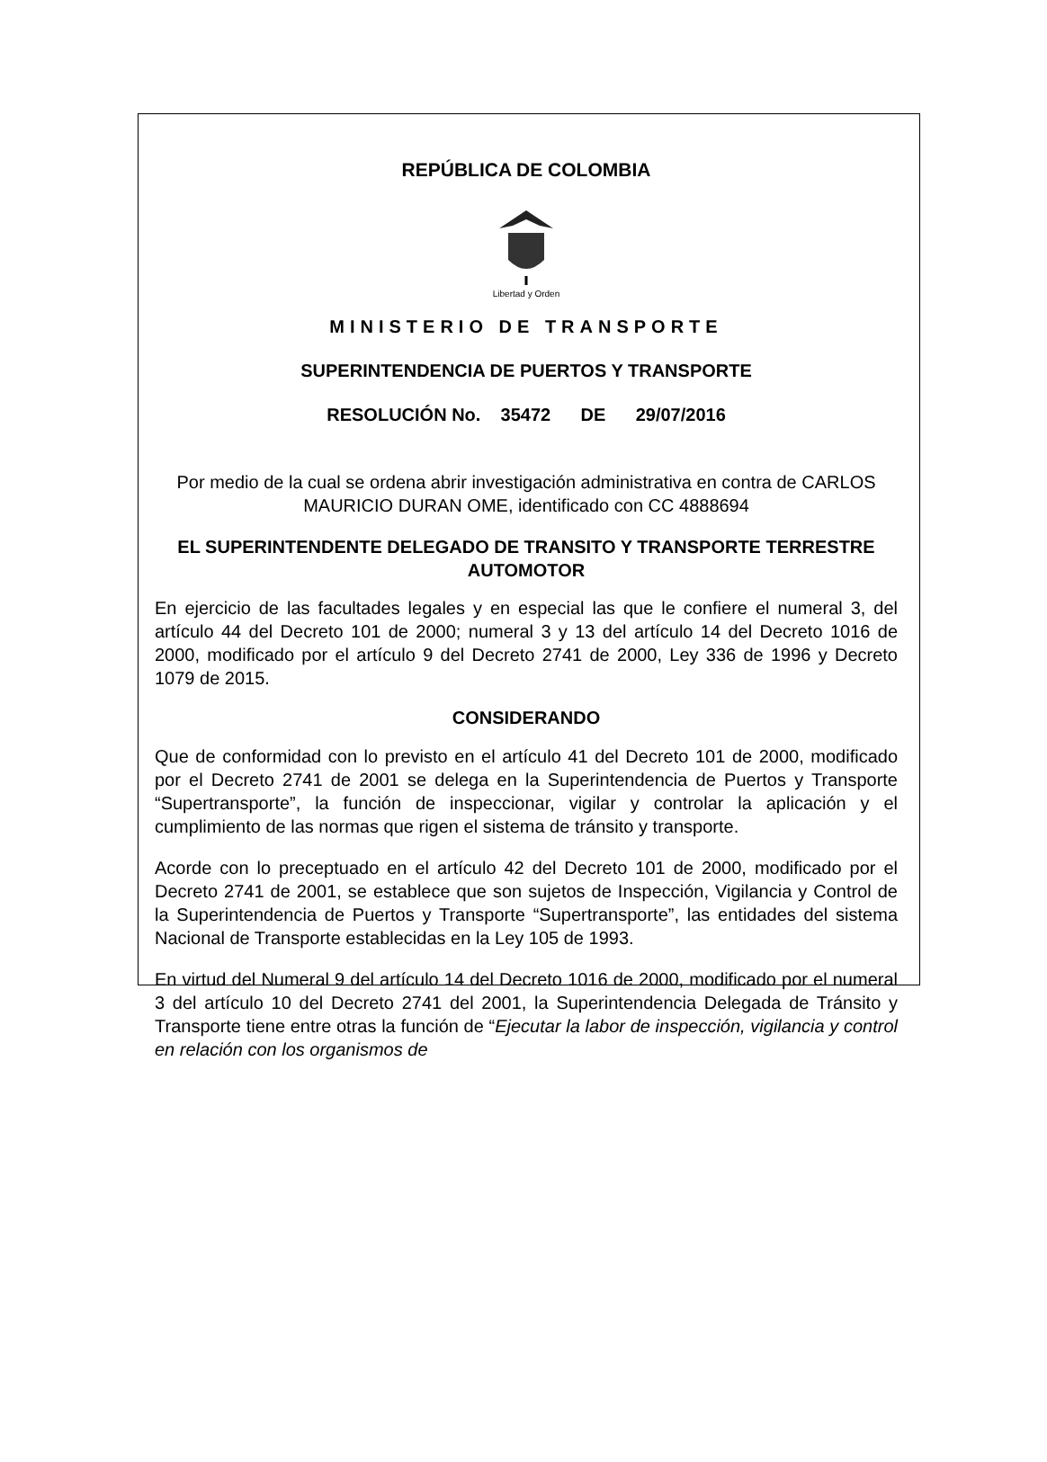REPÚBLICA DE COLOMBIA
Libertad y Orden
MINISTERIO DE TRANSPORTE
SUPERINTENDENCIA DE PUERTOS Y TRANSPORTE
RESOLUCIÓN No. 35472 DE 29/07/2016
Por medio de la cual se ordena abrir investigación administrativa en contra de CARLOS MAURICIO DURAN OME, identificado con CC 4888694
EL SUPERINTENDENTE DELEGADO DE TRANSITO Y TRANSPORTE TERRESTRE AUTOMOTOR
En ejercicio de las facultades legales y en especial las que le confiere el numeral 3, del artículo 44 del Decreto 101 de 2000; numeral 3 y 13 del artículo 14 del Decreto 1016 de 2000, modificado por el artículo 9 del Decreto 2741 de 2000, Ley 336 de 1996 y Decreto 1079 de 2015.
CONSIDERANDO
Que de conformidad con lo previsto en el artículo 41 del Decreto 101 de 2000, modificado por el Decreto 2741 de 2001 se delega en la Superintendencia de Puertos y Transporte “Supertransporte”, la función de inspeccionar, vigilar y controlar la aplicación y el cumplimiento de las normas que rigen el sistema de tránsito y transporte.
Acorde con lo preceptuado en el artículo 42 del Decreto 101 de 2000, modificado por el Decreto 2741 de 2001, se establece que son sujetos de Inspección, Vigilancia y Control de la Superintendencia de Puertos y Transporte “Supertransporte”, las entidades del sistema Nacional de Transporte establecidas en la Ley 105 de 1993.
En virtud del Numeral 9 del artículo 14 del Decreto 1016 de 2000, modificado por el numeral 3 del artículo 10 del Decreto 2741 del 2001, la Superintendencia Delegada de Tránsito y Transporte tiene entre otras la función de “Ejecutar la labor de inspección, vigilancia y control en relación con los organismos de